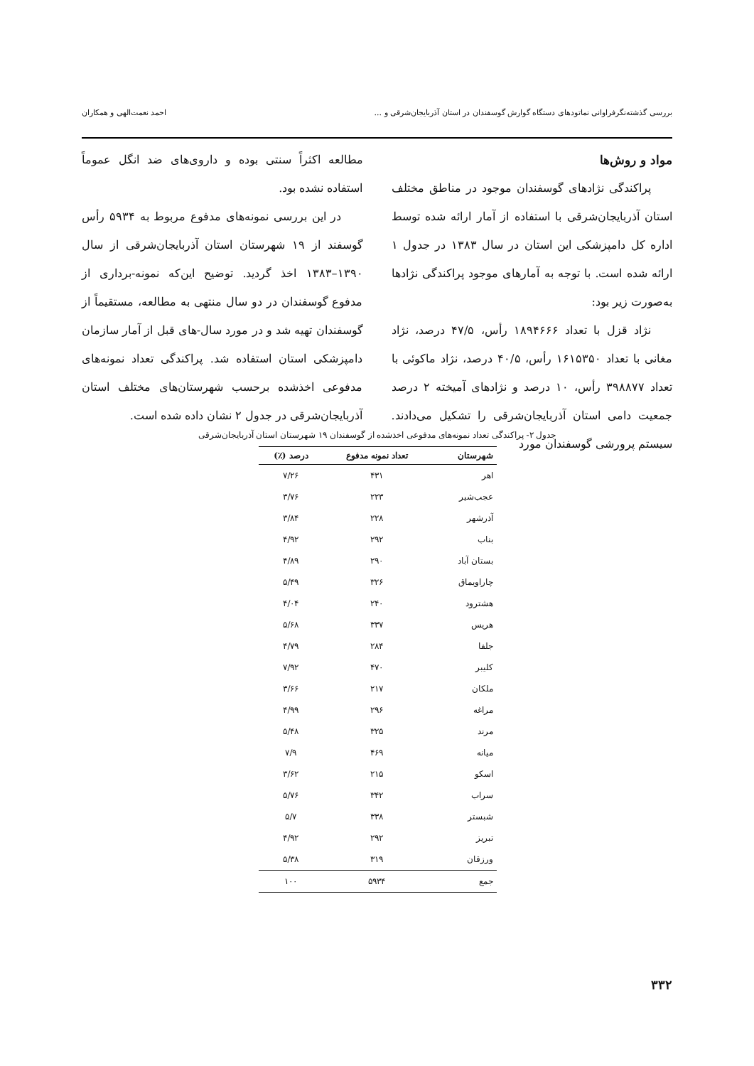بررسی گذشته‌نگرفراوانی نماتودهای دستگاه گوارش گوسفندان در استان آذربایجان‌شرقی و ... احمد نعمت‌الهی و همکاران
مواد و روش‌ها
پراکندگی نژادهای گوسفندان موجود در مناطق مختلف استان آذربایجان‌شرقی با استفاده از آمار ارائه شده توسط اداره کل دامپزشکی این استان در سال ۱۳۸۳ در جدول ۱ ارائه شده است. با توجه به آمارهای موجود پراکندگی نژادها به‌صورت زیر بود:
نژاد قزل با تعداد ۱۸۹۴۶۶۶ رأس، ۴۷/۵ درصد، نژاد مغانی با تعداد ۱۶۱۵۳۵۰ رأس، ۴۰/۵ درصد، نژاد ماکوئی با تعداد ۳۹۸۸۷۷ رأس، ۱۰ درصد و نژادهای آمیخته ۲ درصد جمعیت دامی استان آذربایجان‌شرقی را تشکیل می‌دادند. سیستم پرورشی گوسفندان مورد
مطالعه اکثراً سنتی بوده و داروی‌های ضد انگل عموماً استفاده نشده بود.
در این بررسی نمونه‌های مدفوع مربوط به ۵۹۳۴ رأس گوسفند از ۱۹ شهرستان استان آذربایجان‌شرقی از سال ۱۳۹۰–۱۳۸۳ اخذ گردید. توضیح این‌که نمونه-برداری از مدفوع گوسفندان در دو سال منتهی به مطالعه، مستقیماً از گوسفندان تهیه شد و در مورد سال-های قبل از آمار سازمان دامپزشکی استان استفاده شد. پراکندگی تعداد نمونه‌های مدفوعی اخذشده برحسب شهرستان‌های مختلف استان آذربایجان‌شرقی در جدول ۲ نشان داده شده است.
جدول ۲- پراکندگی تعداد نمونه‌های مدفوعی اخذشده از گوسفندان ۱۹ شهرستان استان آذربایجان‌شرقی
| شهرستان | تعداد نمونه مدفوع | درصد (٪) |
| --- | --- | --- |
| اهر | ۴۳۱ | ۷/۲۶ |
| عجب‌شیر | ۲۲۳ | ۳/۷۶ |
| آذرشهر | ۲۲۸ | ۳/۸۴ |
| بناب | ۲۹۲ | ۴/۹۲ |
| بستان آباد | ۲۹۰ | ۴/۸۹ |
| چاراویماق | ۳۲۶ | ۵/۴۹ |
| هشترود | ۲۴۰ | ۴/۰۴ |
| هریس | ۳۳۷ | ۵/۶۸ |
| جلفا | ۲۸۴ | ۴/۷۹ |
| کلیبر | ۴۷۰ | ۷/۹۲ |
| ملکان | ۲۱۷ | ۳/۶۶ |
| مراغه | ۲۹۶ | ۴/۹۹ |
| مرند | ۳۲۵ | ۵/۴۸ |
| میانه | ۴۶۹ | ۷/۹ |
| اسکو | ۲۱۵ | ۳/۶۲ |
| سراب | ۳۴۲ | ۵/۷۶ |
| شبستر | ۳۳۸ | ۵/۷ |
| تبریز | ۲۹۲ | ۴/۹۲ |
| ورزقان | ۳۱۹ | ۵/۳۸ |
| جمع | ۵۹۳۴ | ۱۰۰ |
۳۳۲